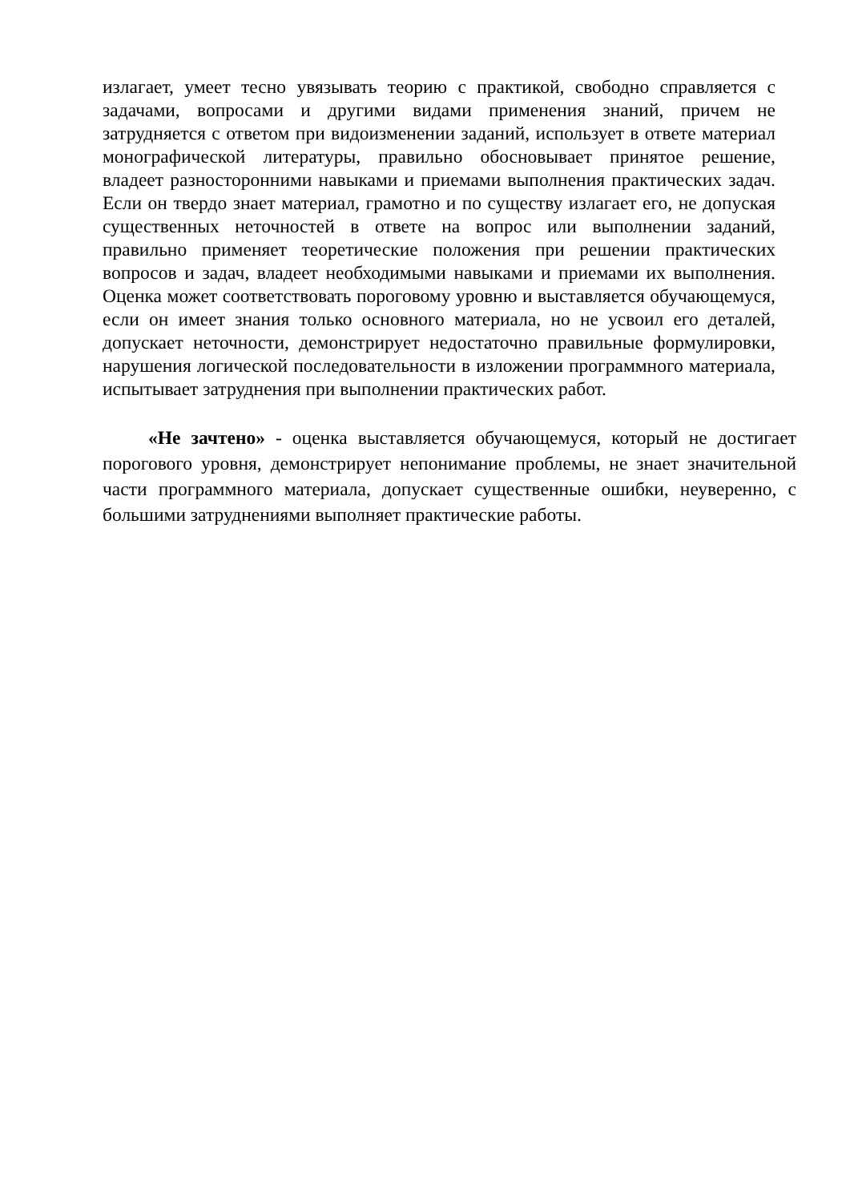излагает, умеет тесно увязывать теорию с практикой, свободно справляется с задачами, вопросами и другими видами применения знаний, причем не затрудняется с ответом при видоизменении заданий, использует в ответе материал монографической литературы, правильно обосновывает принятое решение, владеет разносторонними навыками и приемами выполнения практических задач. Если он твердо знает материал, грамотно и по существу излагает его, не допуская существенных неточностей в ответе на вопрос или выполнении заданий, правильно применяет теоретические положения при решении практических вопросов и задач, владеет необходимыми навыками и приемами их выполнения. Оценка может соответствовать пороговому уровню и выставляется обучающемуся, если он имеет знания только основного материала, но не усвоил его деталей, допускает неточности, демонстрирует недостаточно правильные формулировки, нарушения логической последовательности в изложении программного материала, испытывает затруднения при выполнении практических работ.
«Не зачтено» - оценка выставляется обучающемуся, который не достигает порогового уровня, демонстрирует непонимание проблемы, не знает значительной части программного материала, допускает существенные ошибки, неуверенно, с большими затруднениями выполняет практические работы.